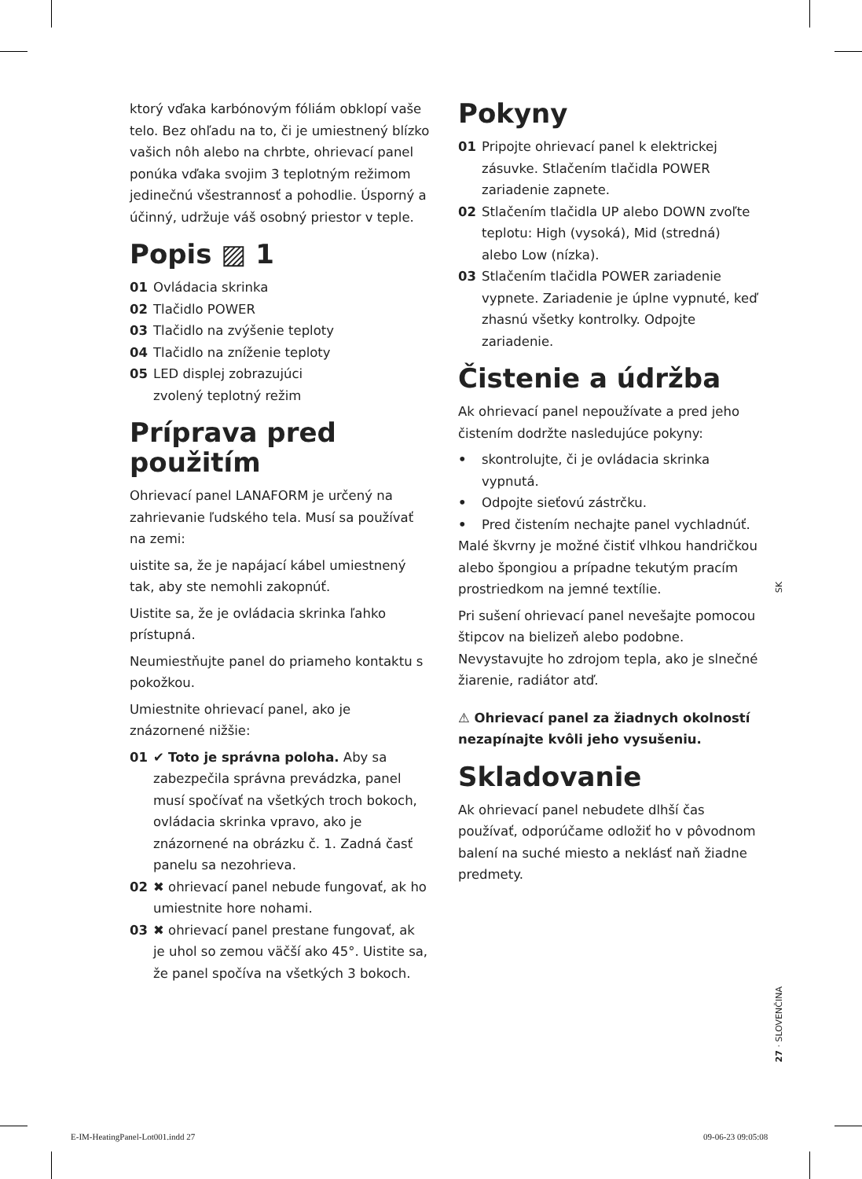ktorý vďaka karbónovým fóliám obklopí vaše telo. Bez ohľadu na to, či je umiestnený blízko vašich nôh alebo na chrbte, ohrievací panel ponúka vďaka svojim 3 teplotným režimom jedinečnú všestrannosť a pohodlie. Úsporný a účinný, udržuje váš osobný priestor v teple.
Popis ▨ 1
01 Ovládacia skrinka
02 Tlačidlo POWER
03 Tlačidlo na zvýšenie teploty
04 Tlačidlo na zníženie teploty
05 LED displej zobrazujúci
zvolený teplotný režim
Príprava pred použitím
Ohrievací panel LANAFORM je určený na zahrievanie ľudského tela. Musí sa používať na zemi:
uistite sa, že je napájací kábel umiestnený tak, aby ste nemohli zakopnúť.
Uistite sa, že je ovládacia skrinka ľahko prístupná.
Neumiestňujte panel do priameho kontaktu s pokožkou.
Umiestnite ohrievací panel, ako je znázornené nižšie:
01 ✔ Toto je správna poloha. Aby sa zabezpečila správna prevádzka, panel musí spočívať na všetkých troch bokoch, ovládacia skrinka vpravo, ako je znázornené na obrázku č. 1. Zadná časť panelu sa nezohrieva.
02 ✖ ohrievací panel nebude fungovať, ak ho umiestnite hore nohami.
03 ✖ ohrievací panel prestane fungovať, ak je uhol so zemou väčší ako 45°. Uistite sa, že panel spočíva na všetkých 3 bokoch.
Pokyny
01 Pripojte ohrievací panel k elektrickej zásuvke. Stlačením tlačidla POWER zariadenie zapnete.
02 Stlačením tlačidla UP alebo DOWN zvoľte teplotu: High (vysoká), Mid (stredná) alebo Low (nízka).
03 Stlačením tlačidla POWER zariadenie vypnete. Zariadenie je úplne vypnuté, keď zhasnú všetky kontrolky. Odpojte zariadenie.
Čistenie a údržba
Ak ohrievací panel nepoužívate a pred jeho čistením dodržte nasledujúce pokyny:
• skontrolujte, či je ovládacia skrinka vypnutá.
• Odpojte sieťovú zástrčku.
• Pred čistením nechajte panel vychladnúť.
Malé škvrny je možné čistiť vlhkou handričkou alebo špongiou a prípadne tekutým pracím prostriedkom na jemné textílie.
Pri sušení ohrievací panel nevešajte pomocou štipcov na bielizeň alebo podobne. Nevystavujte ho zdrojom tepla, ako je slnečné žiarenie, radiátor atď.
⚠ Ohrievací panel za žiadnych okolností nezapínajte kvôli jeho vysušeniu.
Skladovanie
Ak ohrievací panel nebudete dlhší čas používať, odporúčame odložiť ho v pôvodnom balení na suché miesto a neklásť naň žiadne predmety.
SK
27 · SLOVENČINA
E-IM-HeatingPanel-Lot001.indd 27
09-06-23 09:05:08